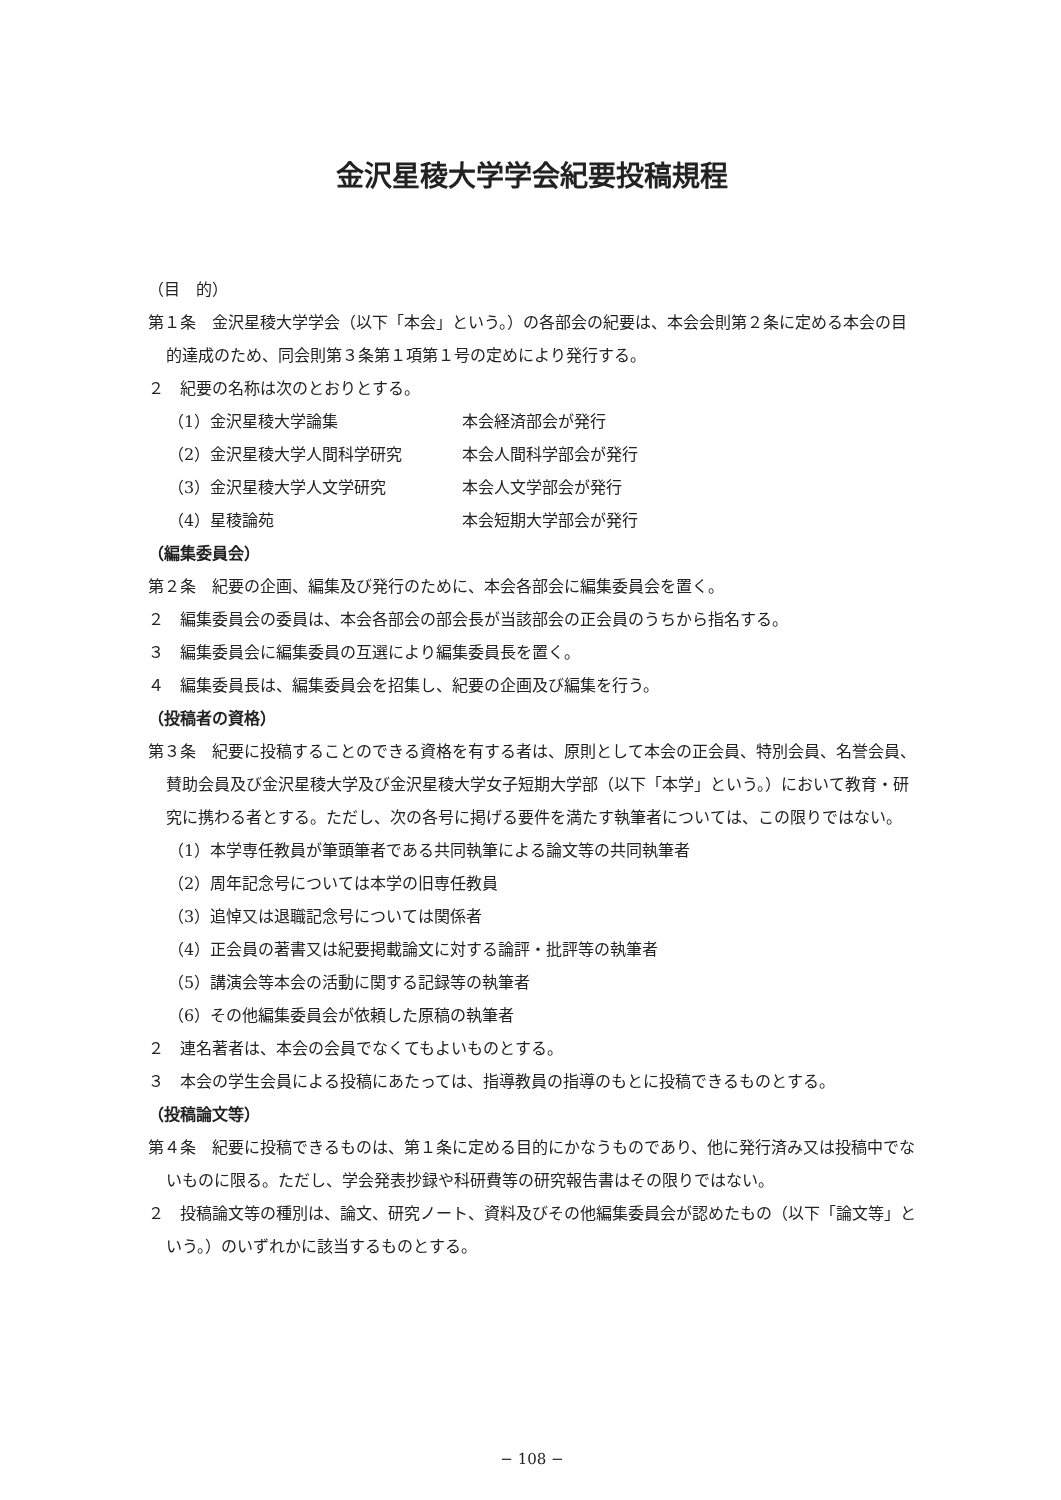金沢星稜大学学会紀要投稿規程
（目　的）
第１条　金沢星稜大学学会（以下「本会」という。）の各部会の紀要は、本会会則第２条に定める本会の目的達成のため、同会則第３条第１項第１号の定めにより発行する。
２　紀要の名称は次のとおりとする。
（1）金沢星稜大学論集 本会経済部会が発行
（2）金沢星稜大学人間科学研究 本会人間科学部会が発行
（3）金沢星稜大学人文学研究 本会人文学部会が発行
（4）星稜論苑 本会短期大学部会が発行
（編集委員会）
第２条　紀要の企画、編集及び発行のために、本会各部会に編集委員会を置く。
２　編集委員会の委員は、本会各部会の部会長が当該部会の正会員のうちから指名する。
３　編集委員会に編集委員の互選により編集委員長を置く。
４　編集委員長は、編集委員会を招集し、紀要の企画及び編集を行う。
（投稿者の資格）
第３条　紀要に投稿することのできる資格を有する者は、原則として本会の正会員、特別会員、名誉会員、賛助会員及び金沢星稜大学及び金沢星稜大学女子短期大学部（以下「本学」という。）において教育・研究に携わる者とする。ただし、次の各号に掲げる要件を満たす執筆者については、この限りではない。
（1）本学専任教員が筆頭筆者である共同執筆による論文等の共同執筆者
（2）周年記念号については本学の旧専任教員
（3）追悼又は退職記念号については関係者
（4）正会員の著書又は紀要掲載論文に対する論評・批評等の執筆者
（5）講演会等本会の活動に関する記録等の執筆者
（6）その他編集委員会が依頼した原稿の執筆者
２　連名著者は、本会の会員でなくてもよいものとする。
３　本会の学生会員による投稿にあたっては、指導教員の指導のもとに投稿できるものとする。
（投稿論文等）
第４条　紀要に投稿できるものは、第１条に定める目的にかなうものであり、他に発行済み又は投稿中でないものに限る。ただし、学会発表抄録や科研費等の研究報告書はその限りではない。
２　投稿論文等の種別は、論文、研究ノート、資料及びその他編集委員会が認めたもの（以下「論文等」という。）のいずれかに該当するものとする。
− 108 −